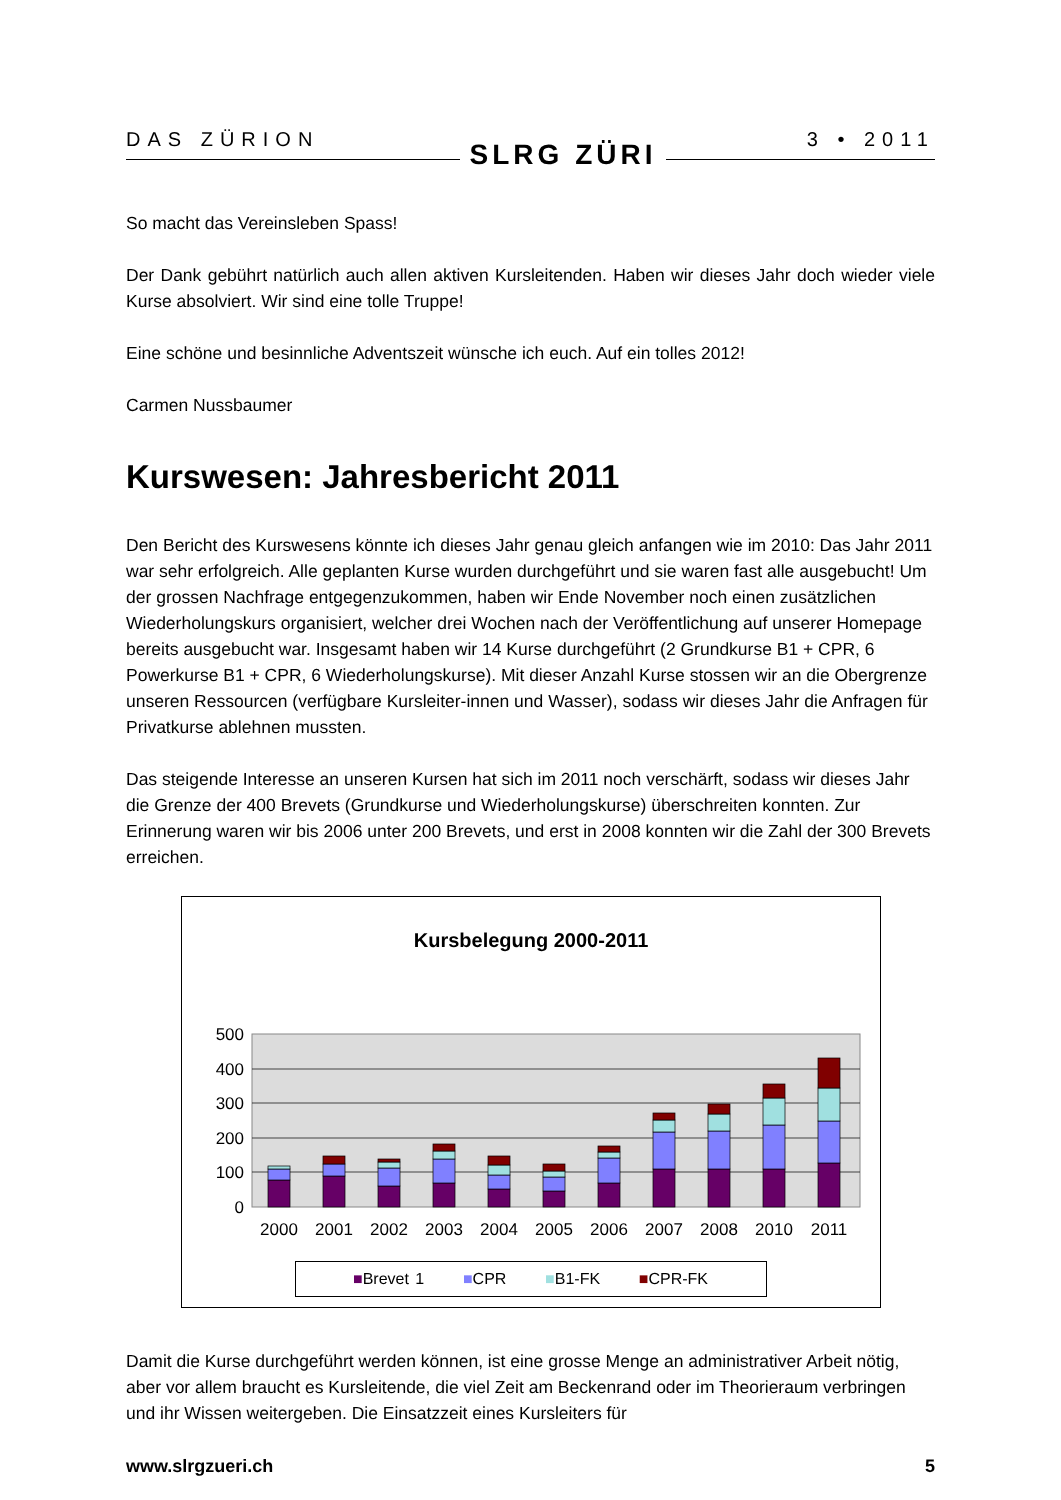DAS ZÜRION SLRG ZÜRI 3 • 2011
So macht das Vereinsleben Spass!
Der Dank gebührt natürlich auch allen aktiven Kursleitenden. Haben wir dieses Jahr doch wieder viele Kurse absolviert. Wir sind eine tolle Truppe!
Eine schöne und besinnliche Adventszeit wünsche ich euch. Auf ein tolles 2012!
Carmen Nussbaumer
Kurswesen: Jahresbericht 2011
Den Bericht des Kurswesens könnte ich dieses Jahr genau gleich anfangen wie im 2010: Das Jahr 2011 war sehr erfolgreich. Alle geplanten Kurse wurden durchgeführt und sie waren fast alle ausgebucht! Um der grossen Nachfrage entgegenzukommen, haben wir Ende November noch einen zusätzlichen Wiederholungskurs organisiert, welcher drei Wochen nach der Veröffentlichung auf unserer Homepage bereits ausgebucht war. Insgesamt haben wir 14 Kurse durchgeführt (2 Grundkurse B1 + CPR, 6 Powerkurse B1 + CPR, 6 Wiederholungskurse). Mit dieser Anzahl Kurse stossen wir an die Obergrenze unseren Ressourcen (verfügbare Kursleiter-innen und Wasser), sodass wir dieses Jahr die Anfragen für Privatkurse ablehnen mussten.
Das steigende Interesse an unseren Kursen hat sich im 2011 noch verschärft, sodass wir dieses Jahr die Grenze der 400 Brevets (Grundkurse und Wiederholungskurse) überschreiten konnten. Zur Erinnerung waren wir bis 2006 unter 200 Brevets, und erst in 2008 konnten wir die Zahl der 300 Brevets erreichen.
Kursbelegung 2000-2011
500
400
300
200
100
0
2000
2001
2002
2003
2004
2005
2006
2007
2008
2010
2011
■Brevet 1 ■CPR ■B1-FK ■CPR-FK
Damit die Kurse durchgeführt werden können, ist eine grosse Menge an administrativer Arbeit nötig, aber vor allem braucht es Kursleitende, die viel Zeit am Beckenrand oder im Theorieraum verbringen und ihr Wissen weitergeben. Die Einsatzzeit eines Kursleiters für
www.slrgzueri.ch 5